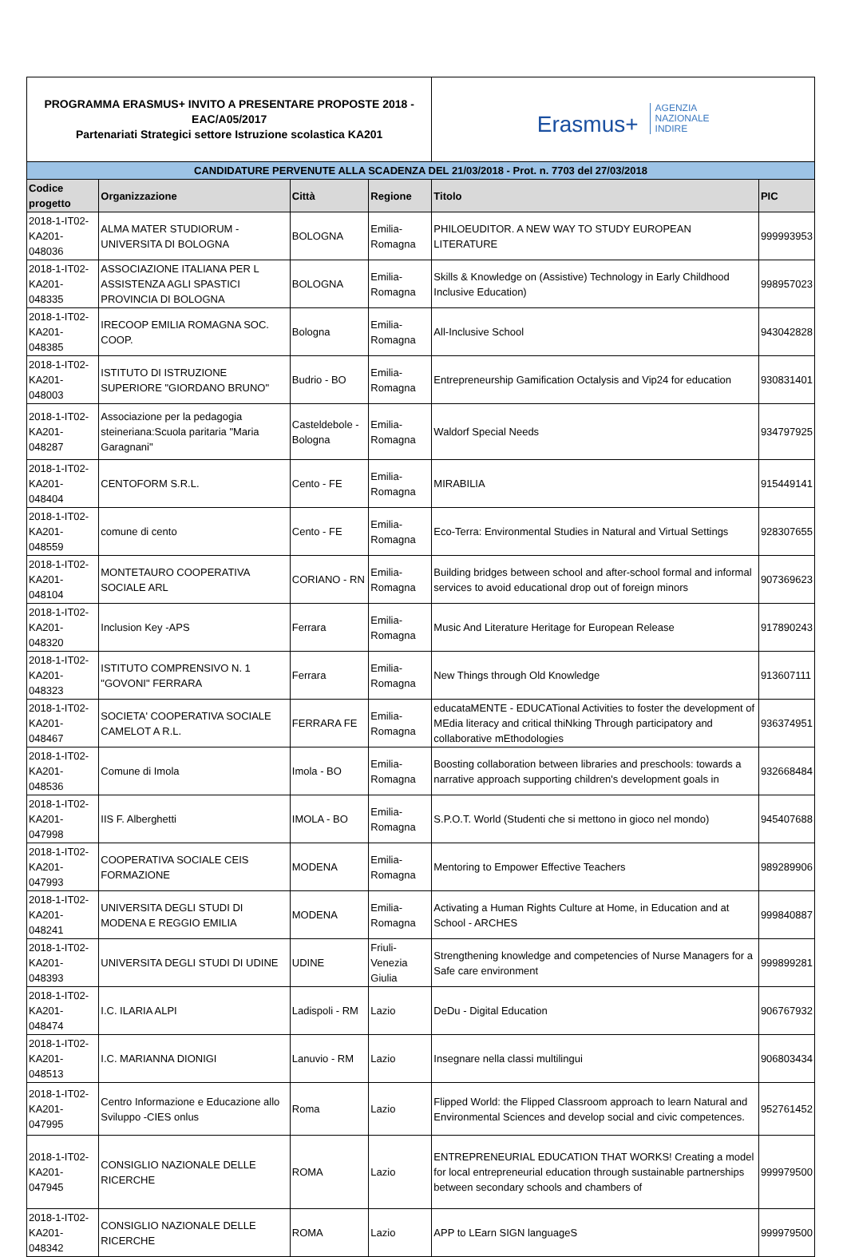| PROGRAMMA ERASMUS+ INVITO A PRESENTARE PROPOSTE 2018 - EAC/A05/2017 Partenariati Strategici settore Istruzione scolastica KA201 | | | | Erasmus+ AGENZIA NAZIONALE INDIRE | |
| CANDIDATURE PERVENUTE ALLA SCADENZA DEL 21/03/2018 - Prot. n. 7703 del 27/03/2018 | | | | | |
| Codice progetto | Organizzazione | Città | Regione | Titolo | PIC |
| 2018-1-IT02-KA201-048036 | ALMA MATER STUDIORUM - UNIVERSITA DI BOLOGNA | BOLOGNA | Emilia-Romagna | PHILOEUDITOR. A NEW WAY TO STUDY EUROPEAN LITERATURE | 999993953 |
| 2018-1-IT02-KA201-048335 | ASSOCIAZIONE ITALIANA PER L ASSISTENZA AGLI SPASTICI PROVINCIA DI BOLOGNA | BOLOGNA | Emilia-Romagna | Skills & Knowledge on (Assistive) Technology in Early Childhood Inclusive Education) | 998957023 |
| 2018-1-IT02-KA201-048385 | IRECOOP EMILIA ROMAGNA SOC. COOP. | Bologna | Emilia-Romagna | All-Inclusive School | 943042828 |
| 2018-1-IT02-KA201-048003 | ISTITUTO DI ISTRUZIONE SUPERIORE "GIORDANO BRUNO" | Budrio - BO | Emilia-Romagna | Entrepreneurship Gamification Octalysis and Vip24 for education | 930831401 |
| 2018-1-IT02-KA201-048287 | Associazione per la pedagogia steineriana:Scuola paritaria "Maria Garagnani" | Casteldebole - Bologna | Emilia-Romagna | Waldorf Special Needs | 934797925 |
| 2018-1-IT02-KA201-048404 | CENTOFORM S.R.L. | Cento - FE | Emilia-Romagna | MIRABILIA | 915449141 |
| 2018-1-IT02-KA201-048559 | comune di cento | Cento - FE | Emilia-Romagna | Eco-Terra: Environmental Studies in Natural and Virtual Settings | 928307655 |
| 2018-1-IT02-KA201-048104 | MONTETAURO COOPERATIVA SOCIALE ARL | CORIANO - RN | Emilia-Romagna | Building bridges between school and after-school formal and informal services to avoid educational drop out of foreign minors | 907369623 |
| 2018-1-IT02-KA201-048320 | Inclusion Key -APS | Ferrara | Emilia-Romagna | Music And Literature Heritage for European Release | 917890243 |
| 2018-1-IT02-KA201-048323 | ISTITUTO COMPRENSIVO N. 1 "GOVONI" FERRARA | Ferrara | Emilia-Romagna | New Things through Old Knowledge | 913607111 |
| 2018-1-IT02-KA201-048467 | SOCIETA' COOPERATIVA SOCIALE CAMELOT A R.L. | FERRARA FE | Emilia-Romagna | educataMENTE - EDUCATional Activities to foster the development of MEdia literacy and critical thiNking Through participatory and collaborative mEthodologies | 936374951 |
| 2018-1-IT02-KA201-048536 | Comune di Imola | Imola - BO | Emilia-Romagna | Boosting collaboration between libraries and preschools: towards a narrative approach supporting children's development goals in | 932668484 |
| 2018-1-IT02-KA201-047998 | IIS F. Alberghetti | IMOLA - BO | Emilia-Romagna | S.P.O.T. World (Studenti che si mettono in gioco nel mondo) | 945407688 |
| 2018-1-IT02-KA201-047993 | COOPERATIVA SOCIALE CEIS FORMAZIONE | MODENA | Emilia-Romagna | Mentoring to Empower Effective Teachers | 989289906 |
| 2018-1-IT02-KA201-048241 | UNIVERSITA DEGLI STUDI DI MODENA E REGGIO EMILIA | MODENA | Emilia-Romagna | Activating a Human Rights Culture at Home, in Education and at School - ARCHES | 999840887 |
| 2018-1-IT02-KA201-048393 | UNIVERSITA DEGLI STUDI DI UDINE | UDINE | Friuli-Venezia Giulia | Strengthening knowledge and competencies of Nurse Managers for a Safe care environment | 999899281 |
| 2018-1-IT02-KA201-048474 | I.C. ILARIA ALPI | Ladispoli - RM | Lazio | DeDu - Digital Education | 906767932 |
| 2018-1-IT02-KA201-048513 | I.C. MARIANNA DIONIGI | Lanuvio - RM | Lazio | Insegnare nella classi multilingui | 906803434 |
| 2018-1-IT02-KA201-047995 | Centro Informazione e Educazione allo Sviluppo -CIES onlus | Roma | Lazio | Flipped World: the Flipped Classroom approach to learn Natural and Environmental Sciences and develop social and civic competences. | 952761452 |
| 2018-1-IT02-KA201-047945 | CONSIGLIO NAZIONALE DELLE RICERCHE | ROMA | Lazio | ENTREPRENEURIAL EDUCATION THAT WORKS! Creating a model for local entrepreneurial education through sustainable partnerships between secondary schools and chambers of | 999979500 |
| 2018-1-IT02-KA201-048342 | CONSIGLIO NAZIONALE DELLE RICERCHE | ROMA | Lazio | APP to LEarn SIGN languageS | 999979500 |